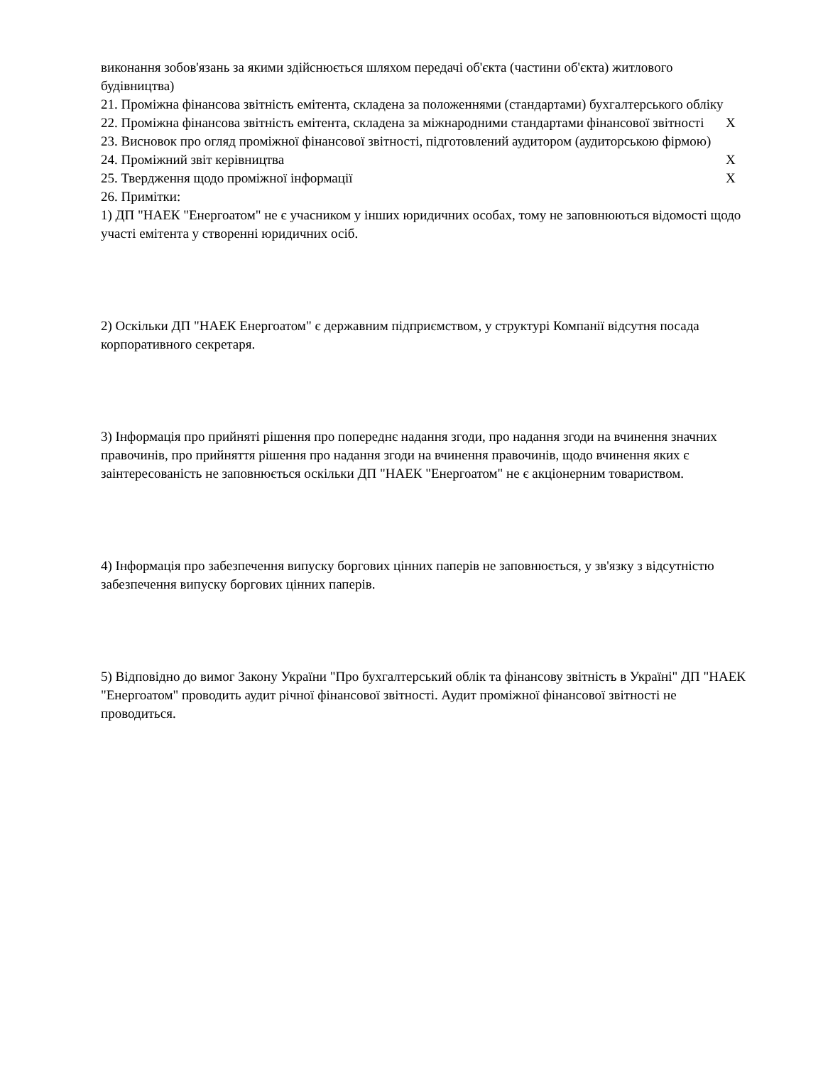| виконання зобов'язань за якими здійснюється шляхом передачі об'єкта (частини об'єкта) житлового будівництва) | |
| 21. Проміжна фінансова звітність емітента, складена за положеннями (стандартами) бухгалтерського обліку | |
| 22. Проміжна фінансова звітність емітента, складена за міжнародними стандартами фінансової звітності | X |
| 23. Висновок про огляд проміжної фінансової звітності, підготовлений аудитором (аудиторською фірмою) | |
| 24. Проміжний звіт керівництва | X |
| 25. Твердження щодо проміжної інформації | X |
| 26. Примітки: | |
1) ДП "НАЕК "Енергоатом" не є учасником у інших юридичних особах, тому не заповнюються відомості щодо участі емітента у створенні юридичних осіб.
2) Оскільки ДП "НАЕК Енергоатом" є державним підприємством, у структурі Компанії відсутня посада корпоративного секретаря.
3) Інформація про прийняті рішення про попереднє надання згоди, про надання згоди на вчинення значних правочинів, про прийняття рішення про надання згоди на вчинення правочинів, щодо вчинення яких є заінтересованість не заповнюється оскільки ДП "НАЕК "Енергоатом" не є акціонерним товариством.
4) Інформація про забезпечення випуску боргових цінних паперів не заповнюється, у зв'язку з відсутністю забезпечення випуску боргових цінних паперів.
5) Відповідно до вимог Закону України "Про бухгалтерський облік та фінансову звітність в Україні" ДП "НАЕК "Енергоатом" проводить аудит річної фінансової звітності. Аудит проміжної фінансової звітності не проводиться.